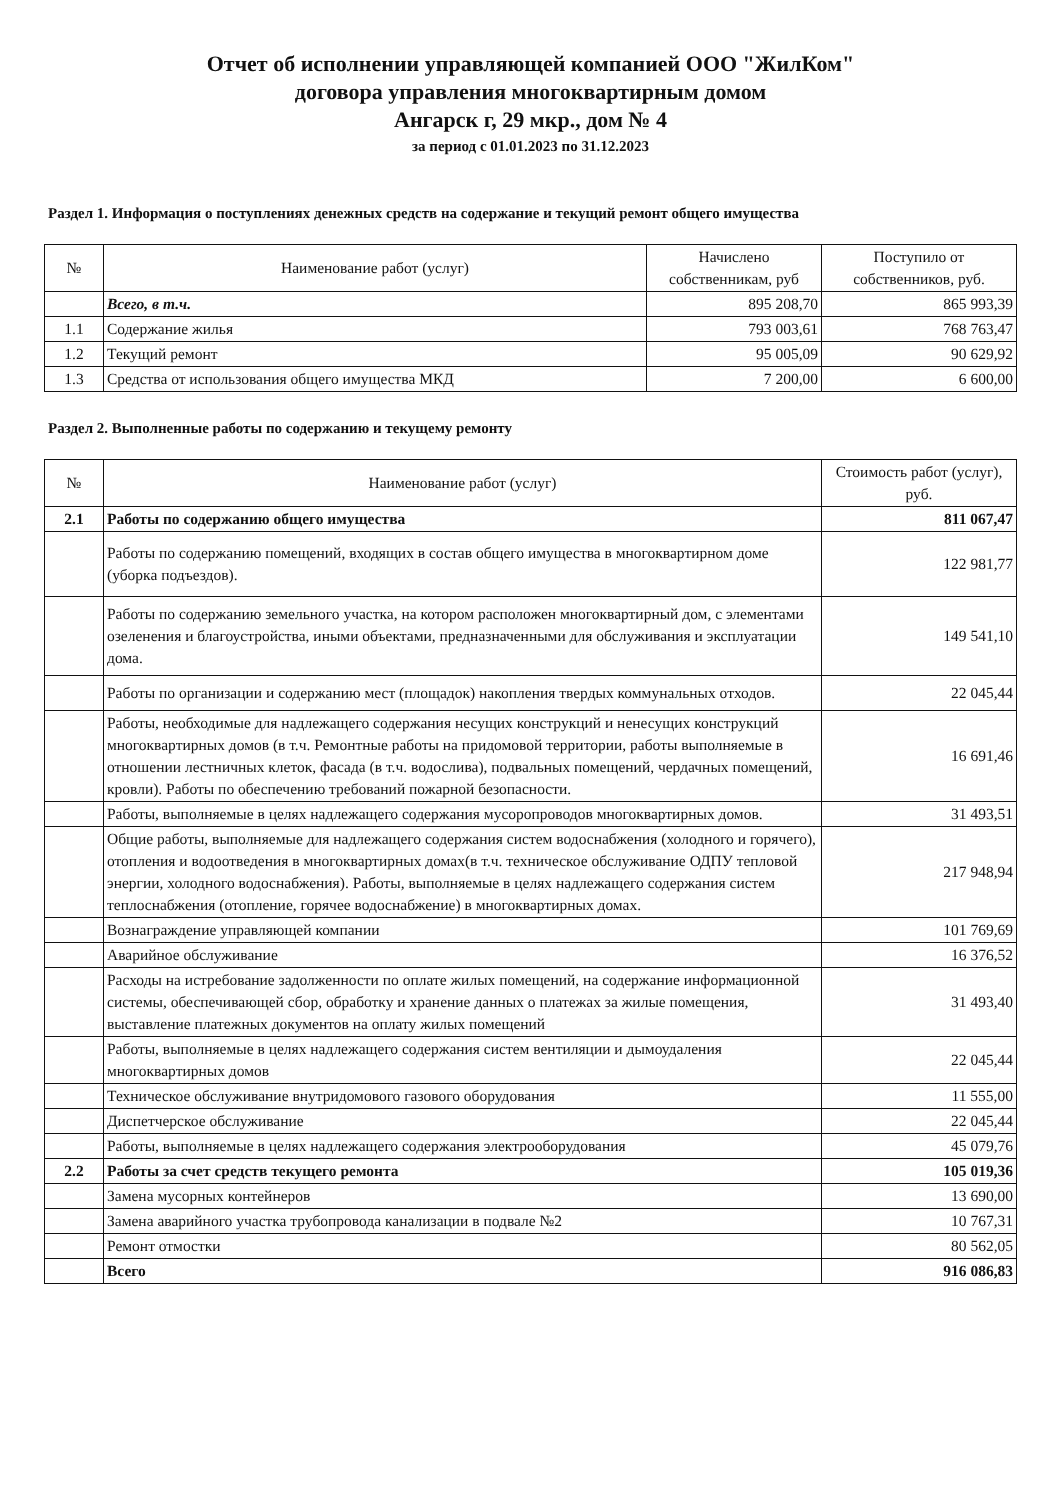Отчет об исполнении управляющей компанией ООО "ЖилКом"
договора управления многоквартирным домом
Ангарск г, 29 мкр., дом № 4
за период с 01.01.2023 по 31.12.2023
Раздел 1. Информация о поступлениях денежных средств на содержание и текущий ремонт общего имущества
| № | Наименование работ (услуг) | Начислено собственникам, руб | Поступило от собственников, руб. |
| --- | --- | --- | --- |
| | Всего, в т.ч. | 895 208,70 | 865 993,39 |
| 1.1 | Содержание жилья | 793 003,61 | 768 763,47 |
| 1.2 | Текущий ремонт | 95 005,09 | 90 629,92 |
| 1.3 | Средства от использования общего имущества МКД | 7 200,00 | 6 600,00 |
Раздел 2. Выполненные работы по содержанию и текущему ремонту
| № | Наименование работ (услуг) | Стоимость работ (услуг), руб. |
| --- | --- | --- |
| 2.1 | Работы по содержанию общего имущества | 811 067,47 |
| | Работы по содержанию помещений, входящих в состав общего имущества в многоквартирном доме (уборка подъездов). | 122 981,77 |
| | Работы по содержанию земельного участка, на котором расположен многоквартирный дом, с элементами озеленения и благоустройства, иными объектами, предназначенными для обслуживания и эксплуатации дома. | 149 541,10 |
| | Работы по организации и содержанию мест (площадок) накопления твердых коммунальных отходов. | 22 045,44 |
| | Работы, необходимые для надлежащего содержания несущих конструкций и ненесущих конструкций многоквартирных домов (в т.ч. Ремонтные работы на придомовой территории, работы выполняемые в отношении лестничных клеток, фасада (в т.ч. водослива), подвальных помещений, чердачных помещений, кровли). Работы по обеспечению требований пожарной безопасности. | 16 691,46 |
| | Работы, выполняемые в целях надлежащего содержания мусоропроводов многоквартирных домов. | 31 493,51 |
| | Общие работы, выполняемые для надлежащего содержания систем водоснабжения (холодного и горячего), отопления и водоотведения в многоквартирных домах(в т.ч. техническое обслуживание ОДПУ тепловой энергии, холодного водоснабжения). Работы, выполняемые в целях надлежащего содержания систем теплоснабжения (отопление, горячее водоснабжение) в многоквартирных домах. | 217 948,94 |
| | Вознаграждение управляющей компании | 101 769,69 |
| | Аварийное обслуживание | 16 376,52 |
| | Расходы на истребование задолженности по оплате жилых помещений, на содержание информационной системы, обеспечивающей сбор, обработку и хранение данных о платежах за жилые помещения, выставление платежных документов на оплату жилых помещений | 31 493,40 |
| | Работы, выполняемые в целях надлежащего содержания систем вентиляции и дымоудаления многоквартирных домов | 22 045,44 |
| | Техническое обслуживание внутридомового газового оборудования | 11 555,00 |
| | Диспетчерское обслуживание | 22 045,44 |
| | Работы, выполняемые в целях надлежащего содержания электрооборудования | 45 079,76 |
| 2.2 | Работы за счет средств текущего ремонта | 105 019,36 |
| | Замена мусорных контейнеров | 13 690,00 |
| | Замена аварийного участка трубопровода канализации в подвале №2 | 10 767,31 |
| | Ремонт отмостки | 80 562,05 |
| | Всего | 916 086,83 |